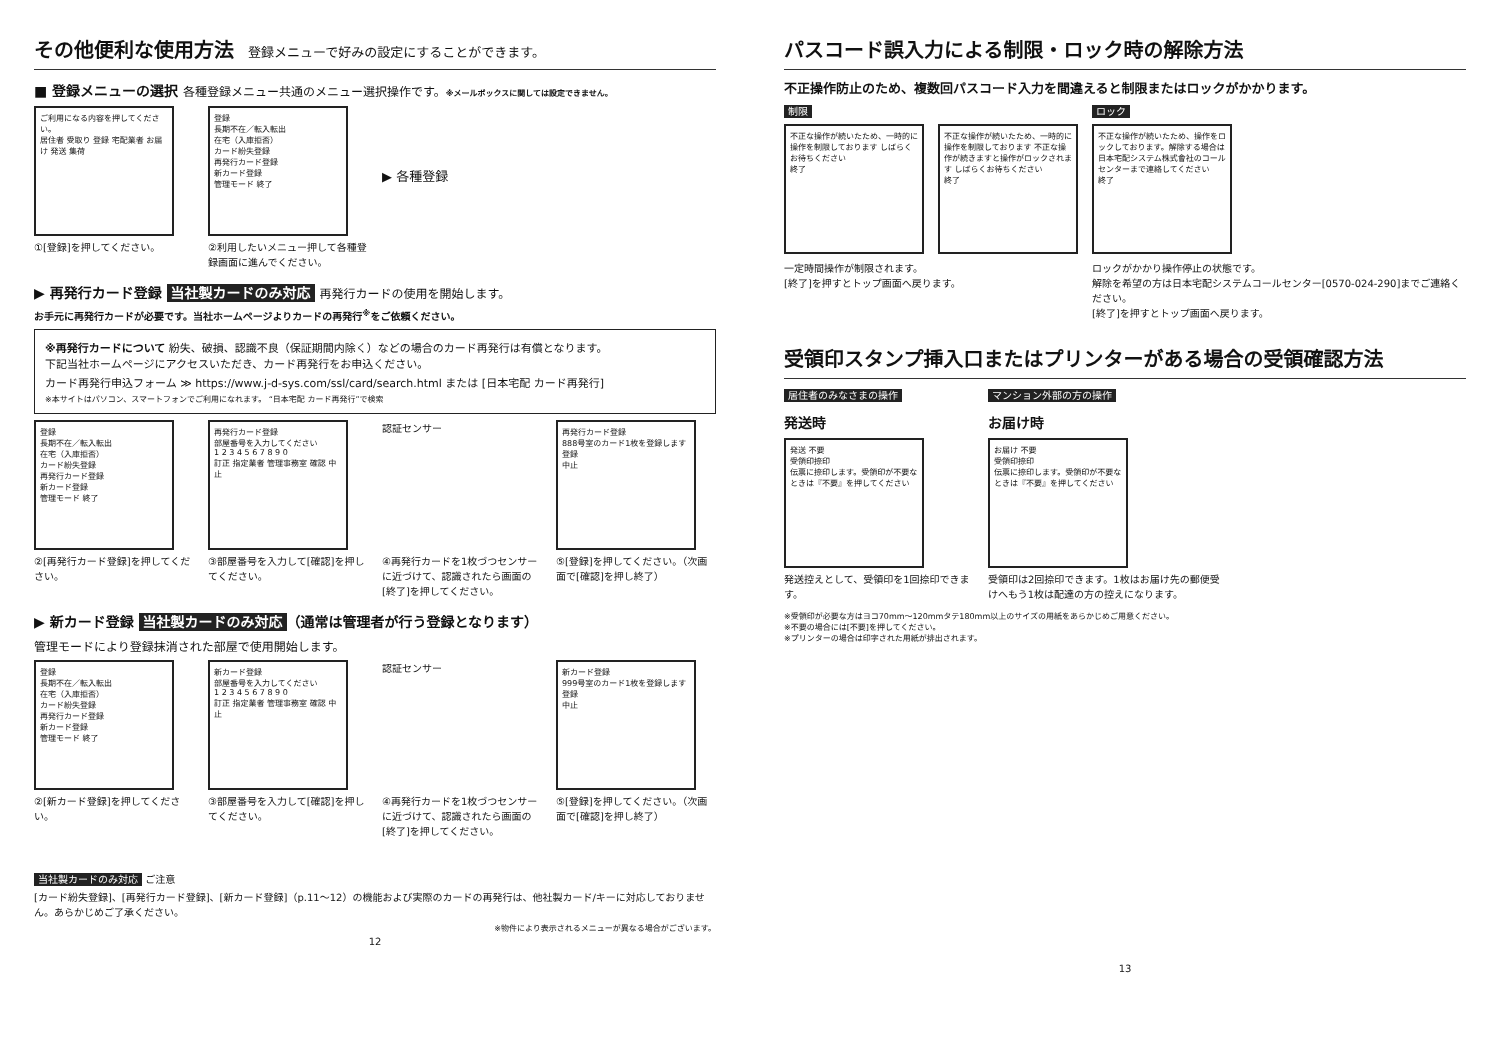その他便利な使用方法 登録メニューで好みの設定にすることができます。
■ 登録メニューの選択 各種登録メニュー共通のメニュー選択操作です。※メールボックスに関しては設定できません。
ご利用になる内容を押してください。
居住者 受取り 登録 宅配業者 お届け 発送 集荷
①[登録]を押してください。
登録
長期不在／転入転出
在宅（入庫拒否）
カード紛失登録
再発行カード登録
新カード登録
管理モード 終了
②利用したいメニュー押して各種登録画面に進んでください。
▶ 各種登録
▶ 再発行カード登録 当社製カードのみ対応 再発行カードの使用を開始します。
お手元に再発行カードが必要です。当社ホームページよりカードの再発行<sup>※</sup>をご依頼ください。
※再発行カードについて 紛失、破損、認識不良（保証期間内除く）などの場合のカード再発行は有償となります。
下記当社ホームページにアクセスいただき、カード再発行をお申込ください。
カード再発行申込フォーム ≫ https://www.j-d-sys.com/ssl/card/search.html または [日本宅配 カード再発行]
※本サイトはパソコン、スマートフォンでご利用になれます。 “日本宅配 カード再発行”で検索
登録
長期不在／転入転出
在宅（入庫拒否）
カード紛失登録
再発行カード登録
新カード登録
管理モード 終了
②[再発行カード登録]を押してください。
再発行カード登録
部屋番号を入力してください
1 2 3 4 5 6 7 8 9 0
訂正 指定業者 管理事務室 確認 中止
③部屋番号を入力して[確認]を押してください。
認証センサー
④再発行カードを1枚づつセンサーに近づけて、認識されたら画面の[終了]を押してください。
再発行カード登録
888号室のカード1枚を登録します
登録
中止
⑤[登録]を押してください。（次画面で[確認]を押し終了）
▶ 新カード登録 当社製カードのみ対応 （通常は管理者が行う登録となります）
管理モードにより登録抹消された部屋で使用開始します。
登録
長期不在／転入転出
在宅（入庫拒否）
カード紛失登録
再発行カード登録
新カード登録
管理モード 終了
②[新カード登録]を押してください。
新カード登録
部屋番号を入力してください
1 2 3 4 5 6 7 8 9 0
訂正 指定業者 管理事務室 確認 中止
③部屋番号を入力して[確認]を押してください。
認証センサー
④再発行カードを1枚づつセンサーに近づけて、認識されたら画面の[終了]を押してください。
新カード登録
999号室のカード1枚を登録します
登録
中止
⑤[登録]を押してください。（次画面で[確認]を押し終了）
当社製カードのみ対応 ご注意
[カード紛失登録]、[再発行カード登録]、[新カード登録]（p.11〜12）の機能および実際のカードの再発行は、他社製カード/キーに対応しておりません。あらかじめご了承ください。
※物件により表示されるメニューが異なる場合がございます。
12
パスコード誤入力による制限・ロック時の解除方法
不正操作防止のため、複数回パスコード入力を間違えると制限またはロックがかかります。
制限
不正な操作が続いたため、一時的に操作を制限しております しばらくお待ちください
終了
不正な操作が続いたため、一時的に操作を制限しております 不正な操作が続きますと操作がロックされます しばらくお待ちください
終了
一定時間操作が制限されます。
[終了]を押すとトップ画面へ戻ります。
ロック
不正な操作が続いたため、操作をロックしております。解除する場合は日本宅配システム株式會社のコールセンターまで連絡してください
終了
ロックがかかり操作停止の状態です。
解除を希望の方は日本宅配システムコールセンター[0570-024-290]までご連絡ください。
[終了]を押すとトップ画面へ戻ります。
受領印スタンプ挿入口またはプリンターがある場合の受領確認方法
居住者のみなさまの操作
発送時
発送 不要
受領印捺印
伝票に捺印します。受領印が不要なときは『不要』を押してください
発送控えとして、受領印を1回捺印できます。
マンション外部の方の操作
お届け時
お届け 不要
受領印捺印
伝票に捺印します。受領印が不要なときは『不要』を押してください
受領印は2回捺印できます。1枚はお届け先の郵便受けへもう1枚は配達の方の控えになります。
※受領印が必要な方はヨコ70mm〜120mmタテ180mm以上のサイズの用紙をあらかじめご用意ください。
※不要の場合には[不要]を押してください。
※プリンターの場合は印字された用紙が排出されます。
13